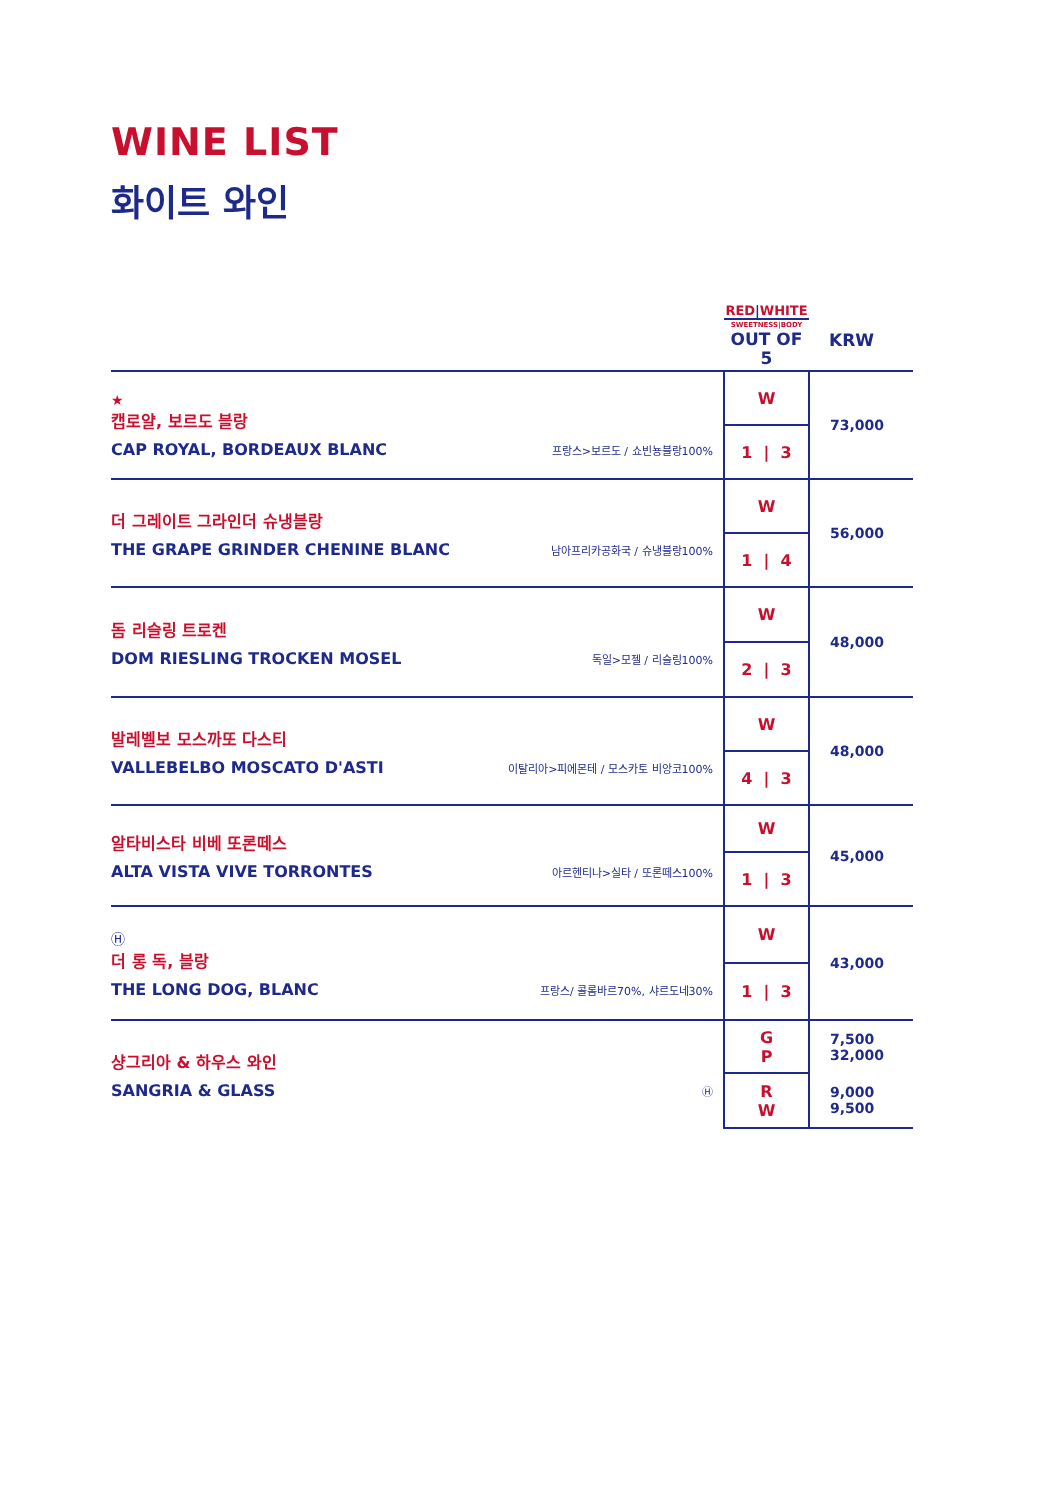WINE LIST
화이트 와인
| | RED / WHITE SWEETNESS/BODY OUT OF 5 | KRW |
| --- | --- | --- |
| ★ 캡로얄, 보르도 블랑 CAP ROYAL, BORDEAUX BLANC 프랑스>보르도 / 쇼빈뇽블랑100% | W | 73,000 |
| | 1 / 3 | |
| 더 그레이트 그라인더 슈냉블랑 THE GRAPE GRINDER CHENINE BLANC 남아프리카공화국 / 슈냉블랑100% | W | 56,000 |
| | 1 / 4 | |
| 돔 리슬링 트로켄 DOM RIESLING TROCKEN MOSEL 독일>모젤 / 리슬링100% | W | 48,000 |
| | 2 / 3 | |
| 발레벨보 모스까또 다스티 VALLEBELBO MOSCATO D'ASTI 이탈리아>피에몬테 / 모스카토 비앙코100% | W | 48,000 |
| | 4 / 3 | |
| 알타비스타 비베 또론떼스 ALTA VISTA VIVE TORRONTES 아르헨티나>실타 / 또론떼스100% | W | 45,000 |
| | 1 / 3 | |
| Ⓗ 더 롱 독, 블랑 THE LONG DOG, BLANC 프랑스/ 콜롬바르70%, 샤르도네30% | W | 43,000 |
| | 1 / 3 | |
| 샹그리아 & 하우스 와인 SANGRIA & GLASS Ⓗ | G P | 7,500 32,000 |
| | R W | 9,000 9,500 |